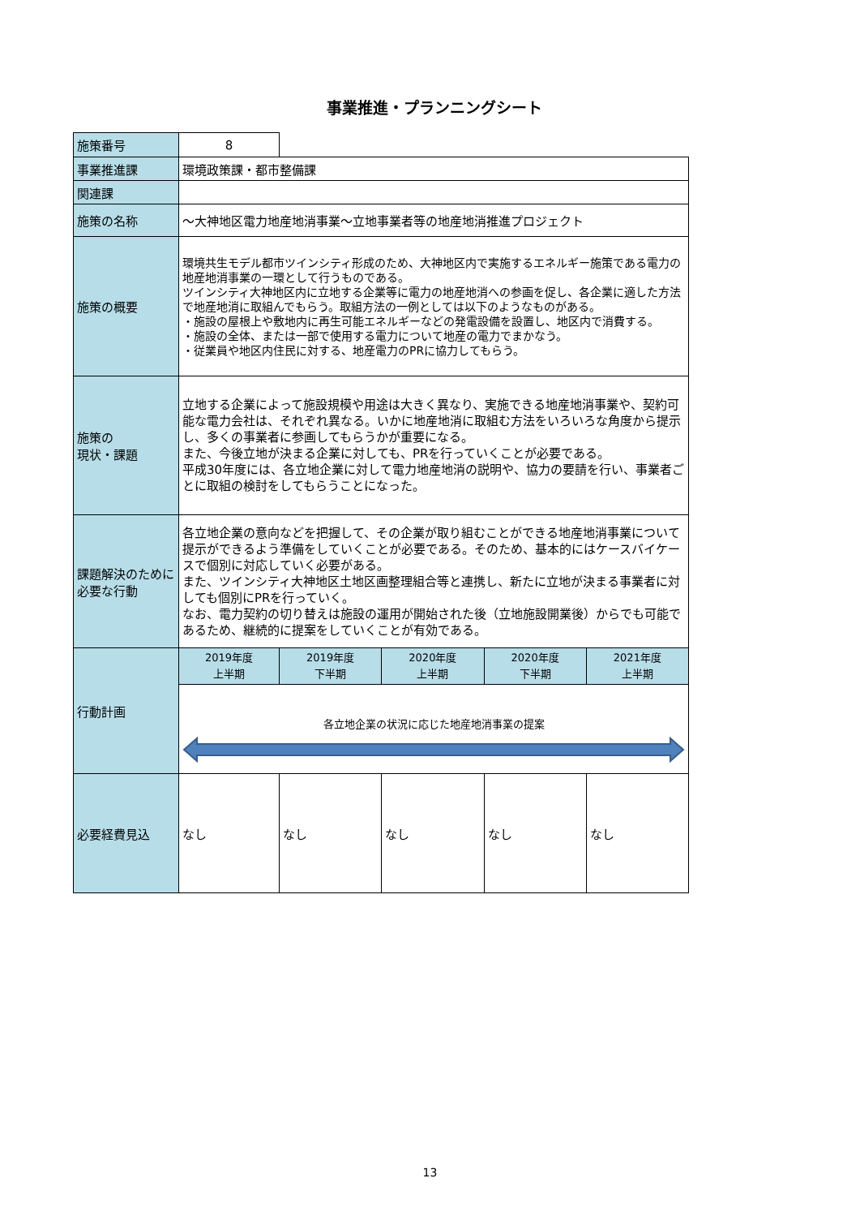事業推進・プランニングシート
| 施策番号 | 8 | | | | |
| 事業推進課 | 環境政策課・都市整備課 | | | | |
| 関連課 | | | | | |
| 施策の名称 | ～大神地区電力地産地消事業～立地事業者等の地産地消推進プロジェクト | | | | |
| 施策の概要 | 環境共生モデル都市ツインシティ形成のため、大神地区内で実施するエネルギー施策である電力の地産地消事業の一環として行うものである。 ツインシティ大神地区内に立地する企業等に電力の地産地消への参画を促し、各企業に適した方法で地産地消に取組んでもらう。取組方法の一例としては以下のようなものがある。 ・施設の屋根上や敷地内に再生可能エネルギーなどの発電設備を設置し、地区内で消費する。 ・施設の全体、または一部で使用する電力について地産の電力でまかなう。 ・従業員や地区内住民に対する、地産電力のPRに協力してもらう。 | | | | |
| 施策の 現状・課題 | 立地する企業によって施設規模や用途は大きく異なり、実施できる地産地消事業や、契約可能な電力会社は、それぞれ異なる。いかに地産地消に取組む方法をいろいろな角度から提示し、多くの事業者に参画してもらうかが重要になる。 また、今後立地が決まる企業に対しても、PRを行っていくことが必要である。 平成30年度には、各立地企業に対して電力地産地消の説明や、協力の要請を行い、事業者ごとに取組の検討をしてもらうことになった。 | | | | |
| 課題解決のために必要な行動 | 各立地企業の意向などを把握して、その企業が取り組むことができる地産地消事業について提示ができるよう準備をしていくことが必要である。そのため、基本的にはケースバイケースで個別に対応していく必要がある。 また、ツインシティ大神地区土地区画整理組合等と連携し、新たに立地が決まる事業者に対しても個別にPRを行っていく。 なお、電力契約の切り替えは施設の運用が開始された後（立地施設開業後）からでも可能であるため、継続的に提案をしていくことが有効である。 | | | | |
| 行動計画 | 2019年度 上半期 | 2019年度 下半期 | 2020年度 上半期 | 2020年度 下半期 | 2021年度 上半期 |
| | 各立地企業の状況に応じた地産地消事業の提案 | | | | |
| 必要経費見込 | なし | なし | なし | なし | なし |
13